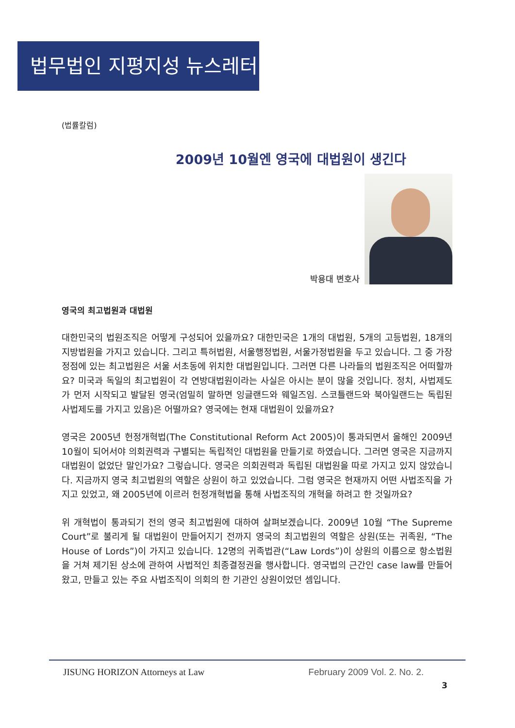법무법인 지평지성 뉴스레터
(법률칼럼)
2009년 10월엔 영국에 대법원이 생긴다
박용대 변호사
영국의 최고법원과 대법원
대한민국의 법원조직은 어떻게 구성되어 있을까요? 대한민국은 1개의 대법원, 5개의 고등법원, 18개의 지방법원을 가지고 있습니다. 그리고 특허법원, 서울행정법원, 서울가정법원을 두고 있습니다. 그 중 가장 정점에 있는 최고법원은 서울 서초동에 위치한 대법원입니다. 그러면 다른 나라들의 법원조직은 어떠할까요? 미국과 독일의 최고법원이 각 연방대법원이라는 사실은 아시는 분이 많을 것입니다. 정치, 사법제도가 먼저 시작되고 발달된 영국(엄밀히 말하면 잉글랜드와 웨일즈임. 스코틀랜드와 북아일랜드는 독립된 사법제도를 가지고 있음)은 어떨까요? 영국에는 현재 대법원이 있을까요?
영국은 2005년 헌정개혁법(The Constitutional Reform Act 2005)이 통과되면서 올해인 2009년 10월이 되어서야 의회권력과 구별되는 독립적인 대법원을 만들기로 하였습니다. 그러면 영국은 지금까지 대법원이 없었단 말인가요? 그렇습니다. 영국은 의회권력과 독립된 대법원을 따로 가지고 있지 않았습니다. 지금까지 영국 최고법원의 역할은 상원이 하고 있었습니다. 그럼 영국은 현재까지 어떤 사법조직을 가지고 있었고, 왜 2005년에 이르러 헌정개혁법을 통해 사법조직의 개혁을 하려고 한 것일까요?
위 개혁법이 통과되기 전의 영국 최고법원에 대하여 살펴보겠습니다. 2009년 10월 “The Supreme Court”로 불리게 될 대법원이 만들어지기 전까지 영국의 최고법원의 역할은 상원(또는 귀족원, “The House of Lords”)이 가지고 있습니다. 12명의 귀족법관(“Law Lords”)이 상원의 이름으로 항소법원을 거쳐 제기된 상소에 관하여 사법적인 최종결정권을 행사합니다. 영국법의 근간인 case law를 만들어 왔고, 만들고 있는 주요 사법조직이 의회의 한 기관인 상원이었던 셈입니다.
JISUNG HORIZON Attorneys at Law February 2009 Vol. 2. No. 2.
3